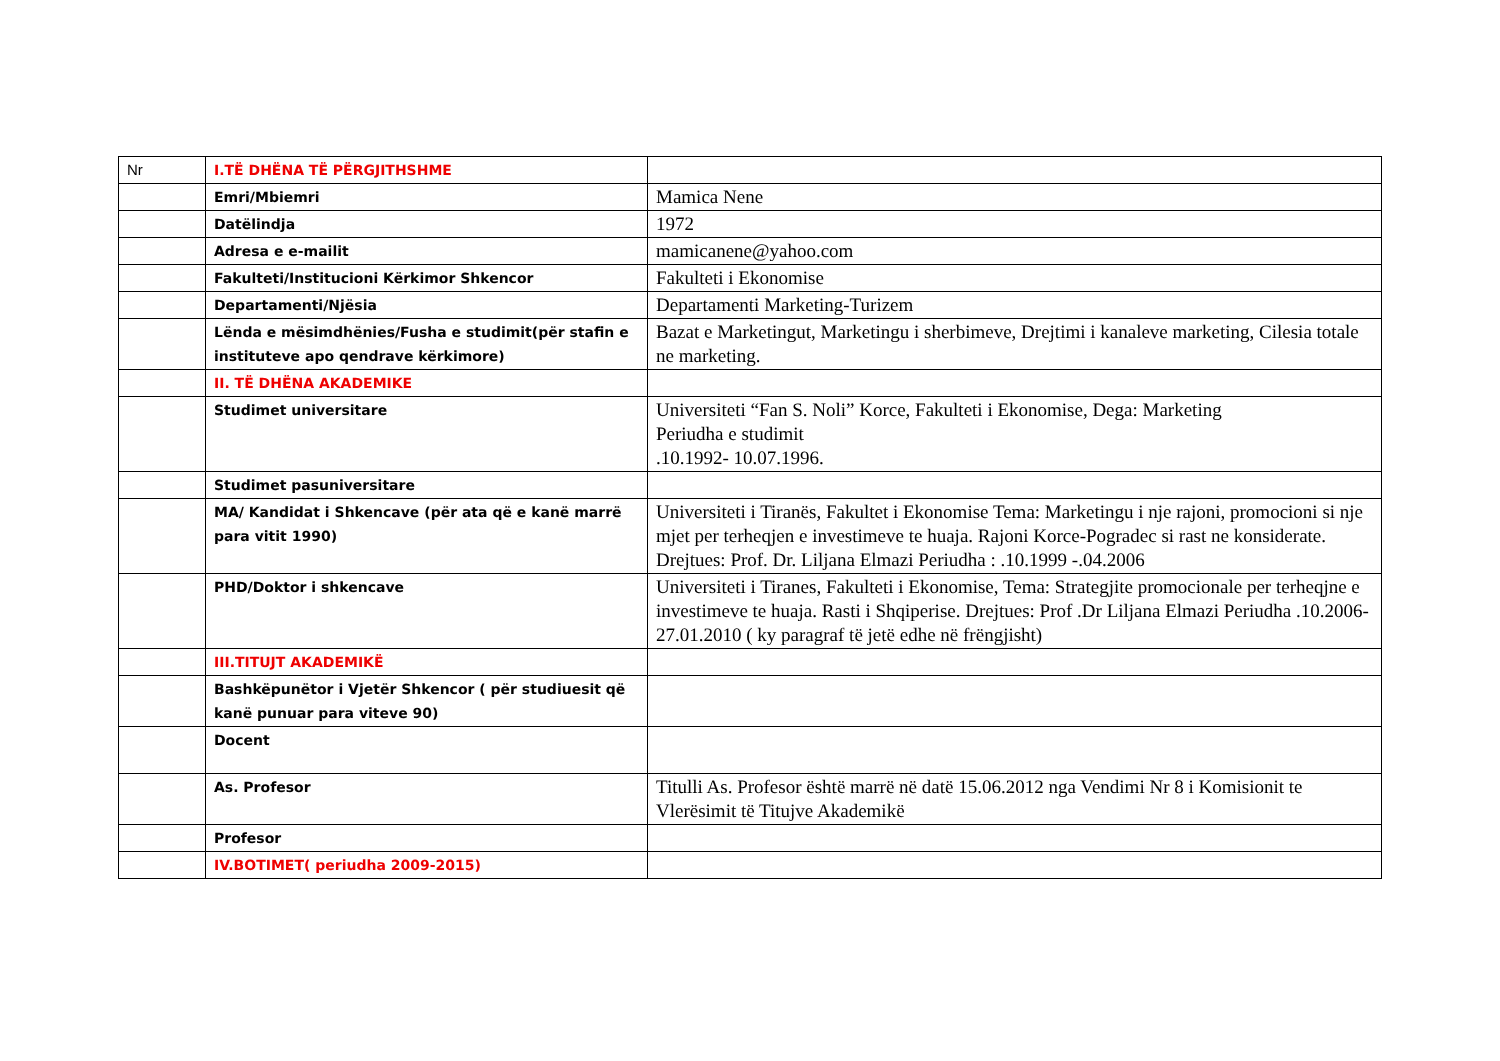| Nr | I.TË DHËNA TË PËRGJITHSHME | |
| | Emri/Mbiemri | Mamica Nene |
| | Datëlindja | 1972 |
| | Adresa e e-mailit | mamicanene@yahoo.com |
| | Fakulteti/Institucioni Kërkimor Shkencor | Fakulteti i Ekonomise |
| | Departamenti/Njësia | Departamenti Marketing-Turizem |
| | Lënda e mësimdhënies/Fusha e studimit(për stafin e instituteve apo qendrave kërkimore) | Bazat e Marketingut, Marketingu i sherbimeve, Drejtimi i kanaleve marketing, Cilesia totale ne marketing. |
| | II. TË DHËNA AKADEMIKE | |
| | Studimet universitare | Universiteti “Fan S. Noli” Korce, Fakulteti i Ekonomise, Dega: Marketing Periudha e studimit .10.1992- 10.07.1996. |
| | Studimet pasuniversitare | |
| | MA/ Kandidat i Shkencave (për ata që e kanë marrë para vitit 1990) | Universiteti i Tiranës, Fakultet i Ekonomise Tema: Marketingu i nje rajoni, promocioni si nje mjet per terheqjen e investimeve te huaja. Rajoni Korce-Pogradec si rast ne konsiderate. Drejtues: Prof. Dr. Liljana Elmazi Periudha : .10.1999 -.04.2006 |
| | PHD/Doktor i shkencave | Universiteti i Tiranes, Fakulteti i Ekonomise, Tema: Strategjite promocionale per terheqjne e investimeve te huaja. Rasti i Shqiperise. Drejtues: Prof .Dr Liljana Elmazi Periudha .10.2006-27.01.2010 ( ky paragraf të jetë edhe në frëngjisht) |
| | III.TITUJT AKADEMIKË | |
| | Bashkëpunëtor i Vjetër Shkencor ( për studiuesit që kanë punuar para viteve 90) | |
| | Docent | |
| | As. Profesor | Titulli As. Profesor është marrë në datë 15.06.2012 nga Vendimi Nr 8 i Komisionit te Vlerësimit të Titujve Akademikë |
| | Profesor | |
| | IV.BOTIMET( periudha 2009-2015) | |